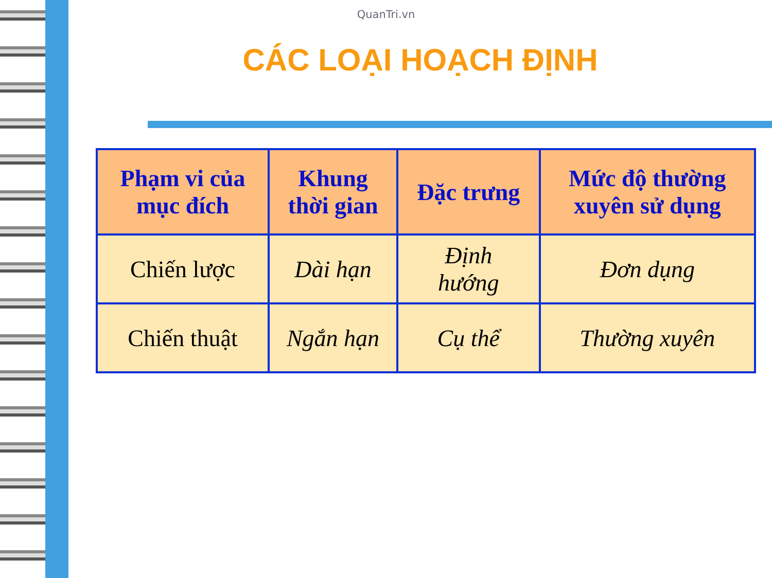QuanTri.vn
CÁC LOẠI HOẠCH ĐỊNH
| Phạm vi của mục đích | Khung thời gian | Đặc trưng | Mức độ thường xuyên sử dụng |
| --- | --- | --- | --- |
| Chiến lược | Dài hạn | Định hướng | Đơn dụng |
| Chiến thuật | Ngắn hạn | Cụ thể | Thường xuyên |